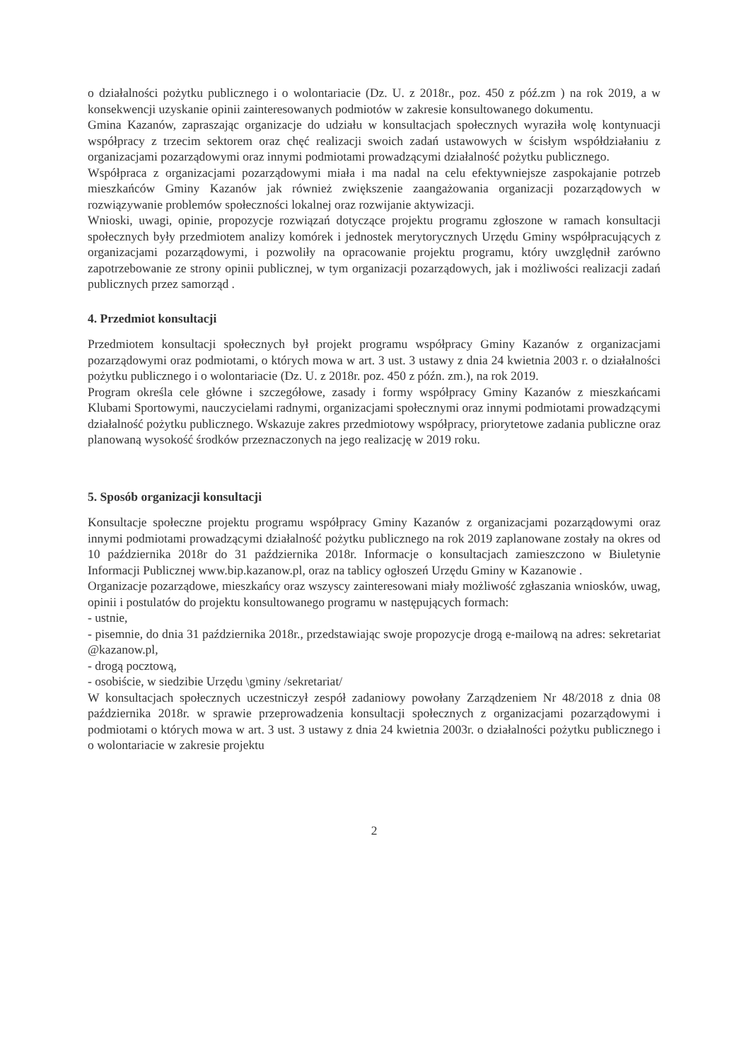o działalności pożytku publicznego i o wolontariacie (Dz. U. z 2018r., poz. 450 z póź.zm ) na rok 2019, a w konsekwencji uzyskanie opinii zainteresowanych podmiotów w zakresie konsultowanego dokumentu.
Gmina Kazanów, zapraszając organizacje do udziału w konsultacjach społecznych wyraziła wolę kontynuacji współpracy z trzecim sektorem oraz chęć realizacji swoich zadań ustawowych w ścisłym współdziałaniu z organizacjami pozarządowymi oraz innymi podmiotami prowadzącymi działalność pożytku publicznego.
Współpraca z organizacjami pozarządowymi miała i ma nadal na celu efektywniejsze zaspokajanie potrzeb mieszkańców Gminy Kazanów jak również zwiększenie zaangażowania organizacji pozarządowych w rozwiązywanie problemów społeczności lokalnej oraz rozwijanie aktywizacji.
Wnioski, uwagi, opinie, propozycje rozwiązań dotyczące projektu programu zgłoszone w ramach konsultacji społecznych były przedmiotem analizy komórek i jednostek merytorycznych Urzędu Gminy współpracujących z organizacjami pozarządowymi, i pozwoliły na opracowanie projektu programu, który uwzględnił zarówno zapotrzebowanie ze strony opinii publicznej, w tym organizacji pozarządowych, jak i możliwości realizacji zadań publicznych przez samorząd .
4. Przedmiot konsultacji
Przedmiotem konsultacji społecznych był projekt programu współpracy Gminy Kazanów z organizacjami pozarządowymi oraz podmiotami, o których mowa w art. 3 ust. 3 ustawy z dnia 24 kwietnia 2003 r. o działalności pożytku publicznego i o wolontariacie (Dz. U. z 2018r. poz. 450 z późn. zm.), na rok 2019.
Program określa cele główne i szczegółowe, zasady i formy współpracy Gminy Kazanów z mieszkańcami Klubami Sportowymi, nauczycielami radnymi, organizacjami społecznymi oraz innymi podmiotami prowadzącymi działalność pożytku publicznego. Wskazuje zakres przedmiotowy współpracy, priorytetowe zadania publiczne oraz planowaną wysokość środków przeznaczonych na jego realizację w 2019 roku.
5. Sposób organizacji konsultacji
Konsultacje społeczne projektu programu współpracy Gminy Kazanów z organizacjami pozarządowymi oraz innymi podmiotami prowadzącymi działalność pożytku publicznego na rok 2019 zaplanowane zostały na okres od 10 października 2018r do 31 października 2018r. Informacje o konsultacjach zamieszczono w Biuletynie Informacji Publicznej www.bip.kazanow.pl, oraz na tablicy ogłoszeń Urzędu Gminy w Kazanowie .
Organizacje pozarządowe, mieszkańcy oraz wszyscy zainteresowani miały możliwość zgłaszania wniosków, uwag, opinii i postulatów do projektu konsultowanego programu w następujących formach:
- ustnie,
- pisemnie, do dnia 31 października 2018r., przedstawiając swoje propozycje drogą e-mailową na adres: sekretariat @kazanow.pl,
- drogą pocztową,
- osobiście, w siedzibie Urzędu \gminy /sekretariat/
W konsultacjach społecznych uczestniczył zespół zadaniowy powołany Zarządzeniem Nr 48/2018 z dnia 08 października 2018r. w sprawie przeprowadzenia konsultacji społecznych z organizacjami pozarządowymi i podmiotami o których mowa w art. 3 ust. 3 ustawy z dnia 24 kwietnia 2003r. o działalności pożytku publicznego i o wolontariacie w zakresie projektu
2